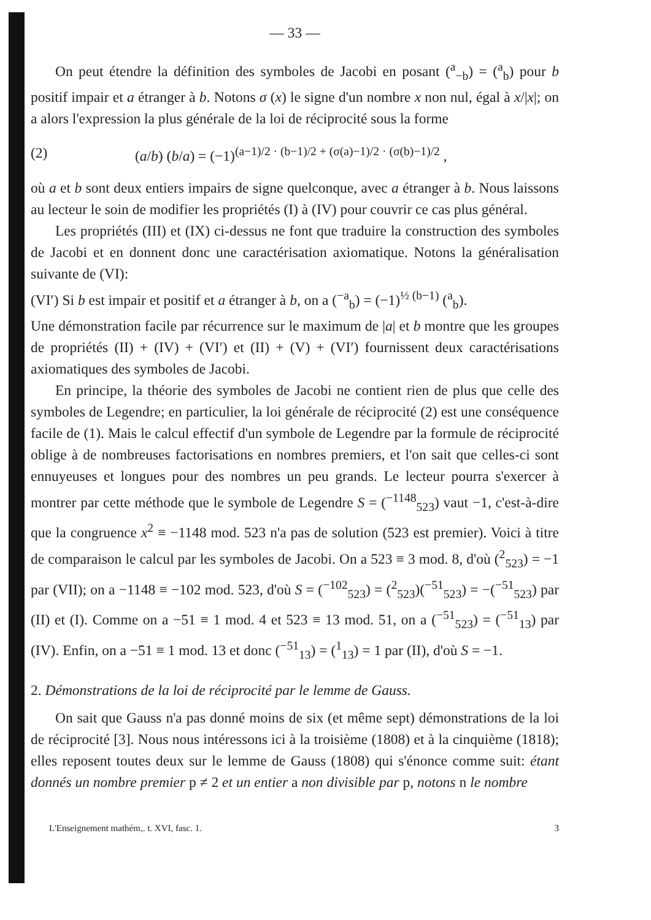— 33 —
On peut étendre la définition des symboles de Jacobi en posant (<sup>a</sup><sub>−b</sub>) = (<sup>a</sup><sub>b</sub>) pour b positif impair et a étranger à b. Notons σ (x) le signe d'un nombre x non nul, égal à x/|x|; on a alors l'expression la plus générale de la loi de réciprocité sous la forme
(2) (a/b) (b/a) = (−1)<sup>(a−1)/2 · (b−1)/2 + (σ(a)−1)/2 · (σ(b)−1)/2</sup> ,
où a et b sont deux entiers impairs de signe quelconque, avec a étranger à b. Nous laissons au lecteur le soin de modifier les propriétés (I) à (IV) pour couvrir ce cas plus général.
Les propriétés (III) et (IX) ci-dessus ne font que traduire la construction des symboles de Jacobi et en donnent donc une caractérisation axiomatique. Notons la généralisation suivante de (VI):
(VI′) Si b est impair et positif et a étranger à b, on a (<sup>−a</sup><sub>b</sub>) = (−1)<sup>½ (b−1)</sup> (<sup>a</sup><sub>b</sub>).
Une démonstration facile par récurrence sur le maximum de |a| et b montre que les groupes de propriétés (II) + (IV) + (VI′) et (II) + (V) + (VI′) fournissent deux caractérisations axiomatiques des symboles de Jacobi.
En principe, la théorie des symboles de Jacobi ne contient rien de plus que celle des symboles de Legendre; en particulier, la loi générale de réciprocité (2) est une conséquence facile de (1). Mais le calcul effectif d'un symbole de Legendre par la formule de réciprocité oblige à de nombreuses factorisations en nombres premiers, et l'on sait que celles-ci sont ennuyeuses et longues pour des nombres un peu grands. Le lecteur pourra s'exercer à montrer par cette méthode que le symbole de Legendre S = (<sup>−1148</sup><sub>523</sub>) vaut −1, c'est-à-dire que la congruence x<sup>2</sup> ≡ −1148 mod. 523 n'a pas de solution (523 est premier). Voici à titre de comparaison le calcul par les symboles de Jacobi. On a 523 ≡ 3 mod. 8, d'où (<sup>2</sup><sub>523</sub>) = −1 par (VII); on a −1148 ≡ −102 mod. 523, d'où S = (<sup>−102</sup><sub>523</sub>) = (<sup>2</sup><sub>523</sub>)(<sup>−51</sup><sub>523</sub>) = −(<sup>−51</sup><sub>523</sub>) par (II) et (I). Comme on a −51 ≡ 1 mod. 4 et 523 ≡ 13 mod. 51, on a (<sup>−51</sup><sub>523</sub>) = (<sup>−51</sup><sub>13</sub>) par (IV). Enfin, on a −51 ≡ 1 mod. 13 et donc (<sup>−51</sup><sub>13</sub>) = (<sup>1</sup><sub>13</sub>) = 1 par (II), d'où S = −1.
2. Démonstrations de la loi de réciprocité par le lemme de Gauss.
On sait que Gauss n'a pas donné moins de six (et même sept) démonstrations de la loi de réciprocité [3]. Nous nous intéressons ici à la troisième (1808) et à la cinquième (1818); elles reposent toutes deux sur le lemme de Gauss (1808) qui s'énonce comme suit: étant donnés un nombre premier p ≠ 2 et un entier a non divisible par p, notons n le nombre
L'Enseignement mathém,. t. XVI, fasc. 1. 3